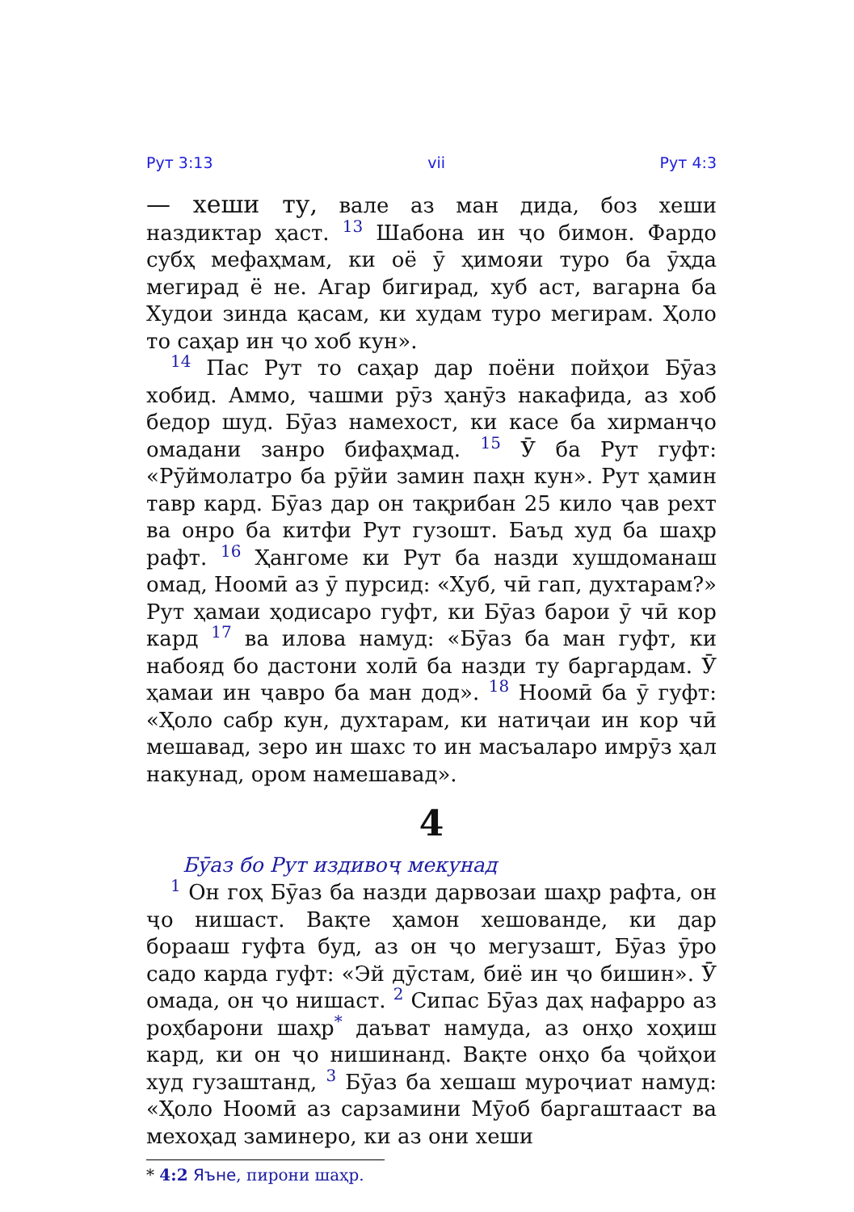Рут 3:13 vii Рут 4:3
— хеши ту, вале аз ман дида, боз хеши наздиктар ҳаст. <sup>13</sup> Шабона ин ҷо бимон. Фардо субҳ мефаҳмам, ки оё ӯ ҳимояи туро ба ӯҳда мегирад ё не. Агар бигирад, хуб аст, вагарна ба Худои зинда қасам, ки худам туро мегирам. Ҳоло то саҳар ин ҷо хоб кун».
<sup>14</sup> Пас Рут то саҳар дар поёни пойҳои Бӯаз хобид. Аммо, чашми рӯз ҳанӯз накафида, аз хоб бедор шуд. Бӯаз намехост, ки касе ба хирманҷо омадани занро бифаҳмад. <sup>15</sup> Ӯ ба Рут гуфт: «Рӯймолатро ба рӯйи замин паҳн кун». Рут ҳамин тавр кард. Бӯаз дар он тақрибан 25 кило ҷав рехт ва онро ба китфи Рут гузошт. Баъд худ ба шаҳр рафт. <sup>16</sup> Ҳангоме ки Рут ба назди хушдоманаш омад, Ноомӣ аз ӯ пурсид: «Хуб, чӣ гап, духтарам?» Рут ҳамаи ҳодисаро гуфт, ки Бӯаз барои ӯ чӣ кор кард <sup>17</sup> ва илова намуд: «Бӯаз ба ман гуфт, ки набояд бо дастони холӣ ба назди ту баргардам. Ӯ ҳамаи ин ҷавро ба ман дод». <sup>18</sup> Ноомӣ ба ӯ гуфт: «Ҳоло сабр кун, духтарам, ки натиҷаи ин кор чӣ мешавад, зеро ин шахс то ин масъаларо имрӯз ҳал накунад, ором намешавад».
4
Бӯаз бо Рут издивоҷ мекунад
<sup>1</sup> Он гоҳ Бӯаз ба назди дарвозаи шаҳр рафта, он ҷо нишаст. Вақте ҳамон хешованде, ки дар борааш гуфта буд, аз он ҷо мегузашт, Бӯаз ӯро садо карда гуфт: «Эй дӯстам, биё ин ҷо бишин». Ӯ омада, он ҷо нишаст. <sup>2</sup> Сипас Бӯаз даҳ нафарро аз роҳбарони шаҳр<sup>*</sup> даъват намуда, аз онҳо хоҳиш кард, ки он ҷо нишинанд. Вақте онҳо ба ҷойҳои худ гузаштанд, <sup>3</sup> Бӯаз ба хешаш муроҷиат намуд: «Ҳоло Ноомӣ аз сарзамини Мӯоб баргаштааст ва мехоҳад заминеро, ки аз они хеши
* 4:2 Яъне, пирони шаҳр.